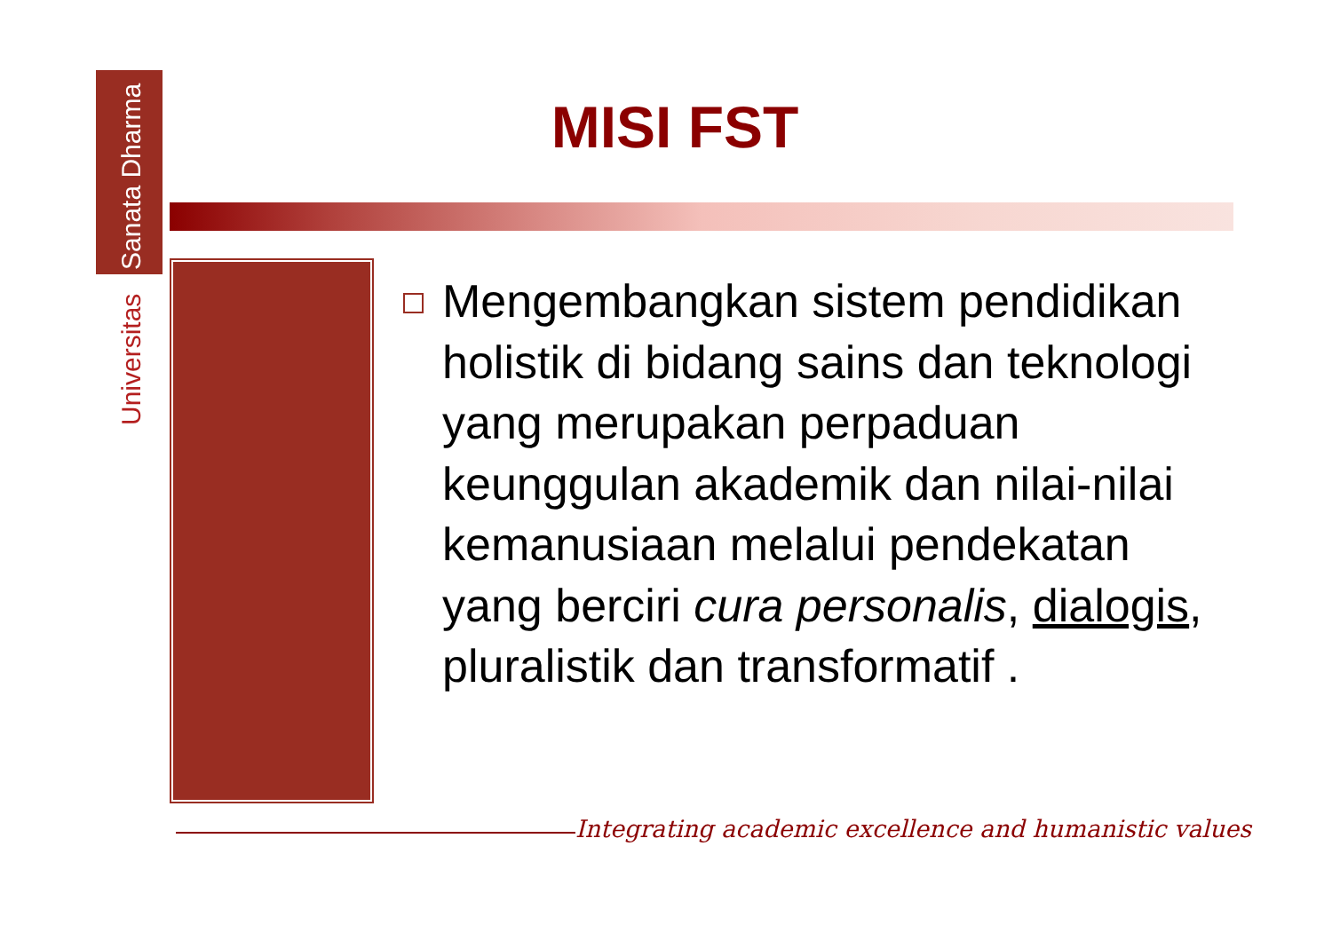Universitas Sanata Dharma
MISI FST
Mengembangkan sistem pendidikan holistik di bidang sains dan teknologi yang merupakan perpaduan keunggulan akademik dan nilai-nilai kemanusiaan melalui pendekatan yang berciri cura personalis, dialogis, pluralistik dan transformatif .
Integrating academic excellence and humanistic values